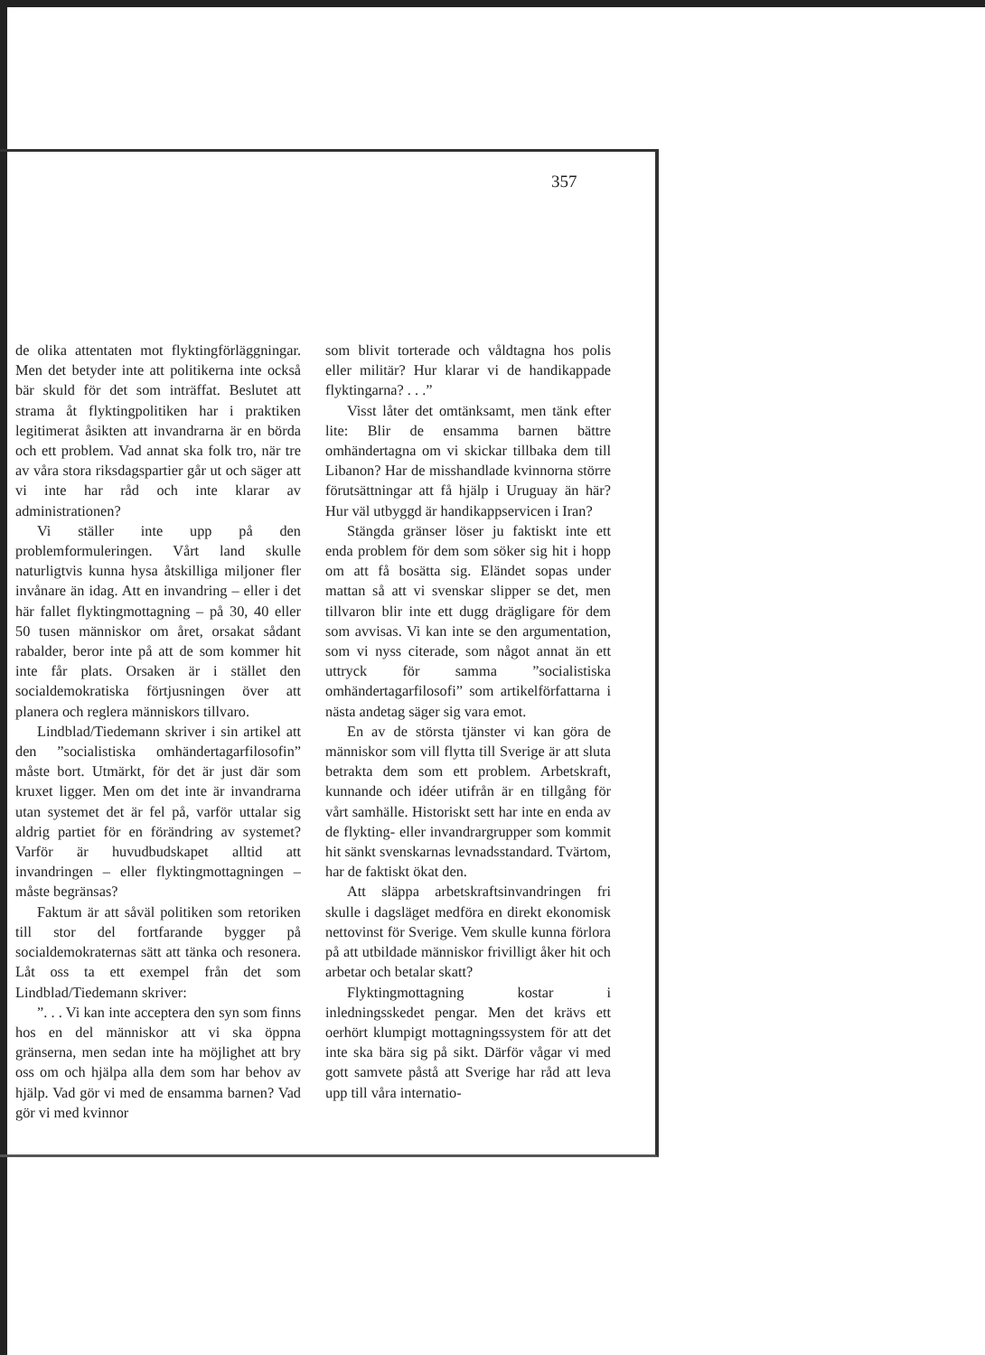357
de olika attentaten mot flyktingförläggningar. Men det betyder inte att politikerna inte också bär skuld för det som inträffat. Beslutet att strama åt flyktingpolitiken har i praktiken legitimerat åsikten att invandrarna är en börda och ett problem. Vad annat ska folk tro, när tre av våra stora riksdagspartier går ut och säger att vi inte har råd och inte klarar av administrationen?
Vi ställer inte upp på den problemformuleringen. Vårt land skulle naturligtvis kunna hysa åtskilliga miljoner fler invånare än idag. Att en invandring – eller i det här fallet flyktingmottagning – på 30, 40 eller 50 tusen människor om året, orsakat sådant rabalder, beror inte på att de som kommer hit inte får plats. Orsaken är i stället den socialdemokratiska förtjusningen över att planera och reglera människors tillvaro.
Lindblad/Tiedemann skriver i sin artikel att den ”socialistiska omhändertagarfilosofin” måste bort. Utmärkt, för det är just där som kruxet ligger. Men om det inte är invandrarna utan systemet det är fel på, varför uttalar sig aldrig partiet för en förändring av systemet? Varför är huvudbudskapet alltid att invandringen – eller flyktingmottagningen – måste begränsas?
Faktum är att såväl politiken som retoriken till stor del fortfarande bygger på socialdemokraternas sätt att tänka och resonera. Låt oss ta ett exempel från det som Lindblad/Tiedemann skriver:
”. . . Vi kan inte acceptera den syn som finns hos en del människor att vi ska öppna gränserna, men sedan inte ha möjlighet att bry oss om och hjälpa alla dem som har behov av hjälp. Vad gör vi med de ensamma barnen? Vad gör vi med kvinnor
som blivit torterade och våldtagna hos polis eller militär? Hur klarar vi de handikappade flyktingarna? . . .”
Visst låter det omtänksamt, men tänk efter lite: Blir de ensamma barnen bättre omhändertagna om vi skickar tillbaka dem till Libanon? Har de misshandlade kvinnorna större förutsättningar att få hjälp i Uruguay än här? Hur väl utbyggd är handikappservicen i Iran?
Stängda gränser löser ju faktiskt inte ett enda problem för dem som söker sig hit i hopp om att få bosätta sig. Eländet sopas under mattan så att vi svenskar slipper se det, men tillvaron blir inte ett dugg drägligare för dem som avvisas. Vi kan inte se den argumentation, som vi nyss citerade, som något annat än ett uttryck för samma ”socialistiska omhändertagarfilosofi” som artikelförfattarna i nästa andetag säger sig vara emot.
En av de största tjänster vi kan göra de människor som vill flytta till Sverige är att sluta betrakta dem som ett problem. Arbetskraft, kunnande och idéer utifrån är en tillgång för vårt samhälle. Historiskt sett har inte en enda av de flykting- eller invandrargrupper som kommit hit sänkt svenskarnas levnadsstandard. Tvärtom, har de faktiskt ökat den.
Att släppa arbetskraftsinvandringen fri skulle i dagsläget medföra en direkt ekonomisk nettovinst för Sverige. Vem skulle kunna förlora på att utbildade människor frivilligt åker hit och arbetar och betalar skatt?
Flyktingmottagning kostar i inledningsskedet pengar. Men det krävs ett oerhört klumpigt mottagningssystem för att det inte ska bära sig på sikt. Därför vågar vi med gott samvete påstå att Sverige har råd att leva upp till våra internatio-